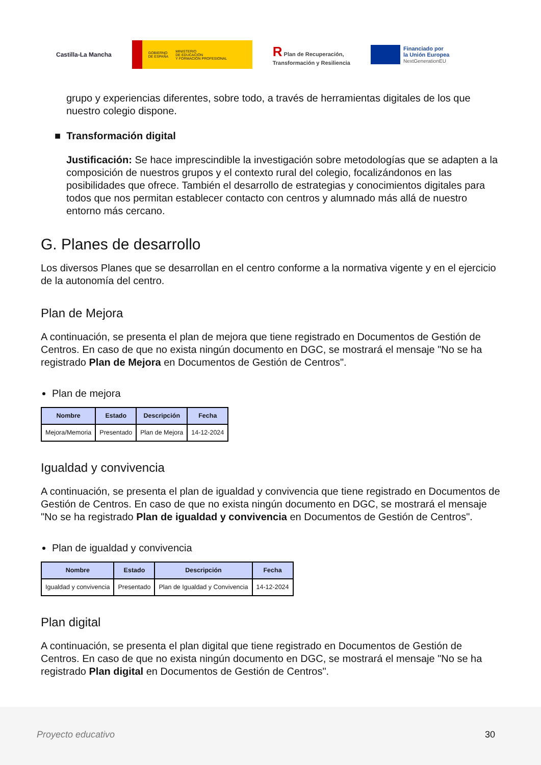Castilla-La Mancha
GOBIERNO
DE ESPAÑA MINISTERIO
DE EDUCACIÓN
Y FORMACIÓN PROFESIONAL
R Plan de Recuperación,
Transformación y Resiliencia
Financiado por
la Unión Europea
NextGenerationEU
grupo y experiencias diferentes, sobre todo, a través de herramientas digitales de los que nuestro colegio dispone.
■ Transformación digital
Justificación: Se hace imprescindible la investigación sobre metodologías que se adapten a la composición de nuestros grupos y el contexto rural del colegio, focalizándonos en las posibilidades que ofrece. También el desarrollo de estrategias y conocimientos digitales para todos que nos permitan establecer contacto con centros y alumnado más allá de nuestro entorno más cercano.
G. Planes de desarrollo
Los diversos Planes que se desarrollan en el centro conforme a la normativa vigente y en el ejercicio de la autonomía del centro.
Plan de Mejora
A continuación, se presenta el plan de mejora que tiene registrado en Documentos de Gestión de Centros. En caso de que no exista ningún documento en DGC, se mostrará el mensaje "No se ha registrado Plan de Mejora en Documentos de Gestión de Centros".
Plan de mejora
| Nombre | Estado | Descripción | Fecha |
| --- | --- | --- | --- |
| Mejora/Memoria | Presentado | Plan de Mejora | 14-12-2024 |
Igualdad y convivencia
A continuación, se presenta el plan de igualdad y convivencia que tiene registrado en Documentos de Gestión de Centros. En caso de que no exista ningún documento en DGC, se mostrará el mensaje "No se ha registrado Plan de igualdad y convivencia en Documentos de Gestión de Centros".
Plan de igualdad y convivencia
| Nombre | Estado | Descripción | Fecha |
| --- | --- | --- | --- |
| Igualdad y convivencia | Presentado | Plan de Igualdad y Convivencia | 14-12-2024 |
Plan digital
A continuación, se presenta el plan digital que tiene registrado en Documentos de Gestión de Centros. En caso de que no exista ningún documento en DGC, se mostrará el mensaje "No se ha registrado Plan digital en Documentos de Gestión de Centros".
Proyecto educativo 30